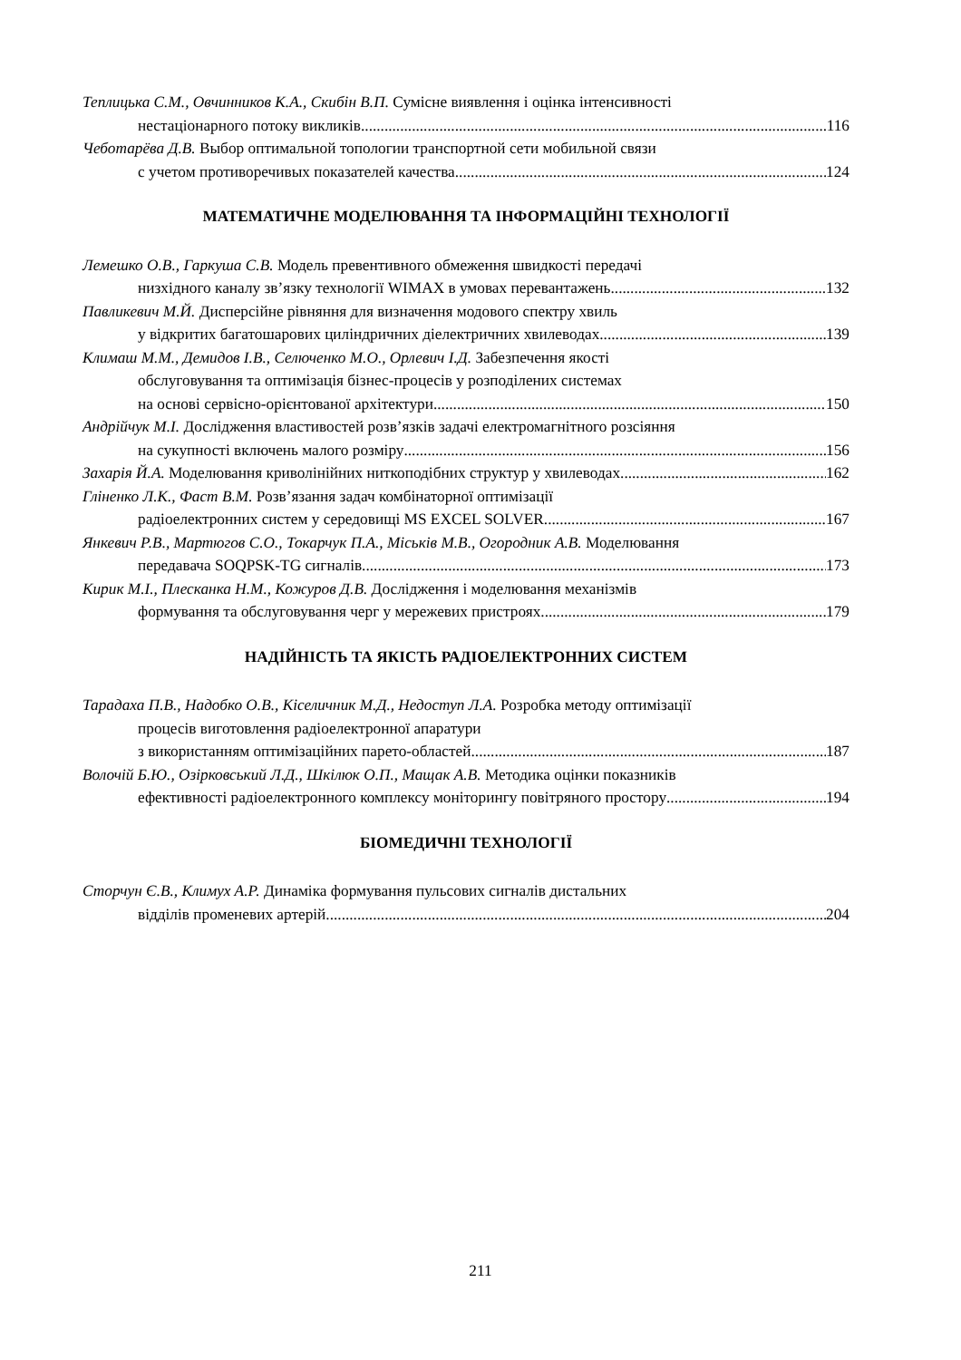Теплицька С.М., Овчинников К.А., Скибін В.П. Сумісне виявлення і оцінка інтенсивності
нестаціонарного потоку викликів 116
Чеботарёва Д.В. Выбор оптимальной топологии транспортной сети мобильной связи
с учетом противоречивых показателей качества 124
МАТЕМАТИЧНЕ МОДЕЛЮВАННЯ ТА ІНФОРМАЦІЙНІ ТЕХНОЛОГІЇ
Лемешко О.В., Гаркуша С.В. Модель превентивного обмеження швидкості передачі
низхідного каналу зв’язку технології WIMAX в умовах перевантажень 132
Павликевич М.Й. Дисперсійне рівняння для визначення модового спектру хвиль
у відкритих багатошарових циліндричних діелектричних хвилеводах 139
Климаш М.М., Демидов І.В., Селюченко М.О., Орлевич І.Д. Забезпечення якості
обслуговування та оптимізація бізнес-процесів у розподілених системах
на основі сервісно-орієнтованої архітектури 150
Андрійчук М.І. Дослідження властивостей розв’язків задачі електромагнітного розсіяння
на сукупності включень малого розміру 156
Захарія Й.А. Моделювання криволінійних ниткоподібних структур у хвилеводах 162
Гліненко Л.К., Фаст В.М. Розв’язання задач комбінаторної оптимізації
радіоелектронних систем у середовищі MS EXCEL SOLVER 167
Янкевич Р.В., Мартюгов С.О., Токарчук П.А., Міськів М.В., Огородник А.В. Моделювання
передавача SOQPSK-TG сигналів 173
Кирик М.І., Плесканка Н.М., Кожуров Д.В. Дослідження і моделювання механізмів
формування та обслуговування черг у мережевих пристроях 179
НАДІЙНІСТЬ ТА ЯКІСТЬ РАДІОЕЛЕКТРОННИХ СИСТЕМ
Тарадаха П.В., Надобко О.В., Кіселичник М.Д., Недоступ Л.А. Розробка методу оптимізації
процесів виготовлення радіоелектронної апаратури
з використанням оптимізаційних парето-областей 187
Волочій Б.Ю., Озірковський Л.Д., Шкілюк О.П., Мащак А.В. Методика оцінки показників
ефективності радіоелектронного комплексу моніторингу повітряного простору 194
БІОМЕДИЧНІ ТЕХНОЛОГІЇ
Сторчун Є.В., Климух А.Р. Динаміка формування пульсових сигналів дистальних
відділів променевих артерій 204
211